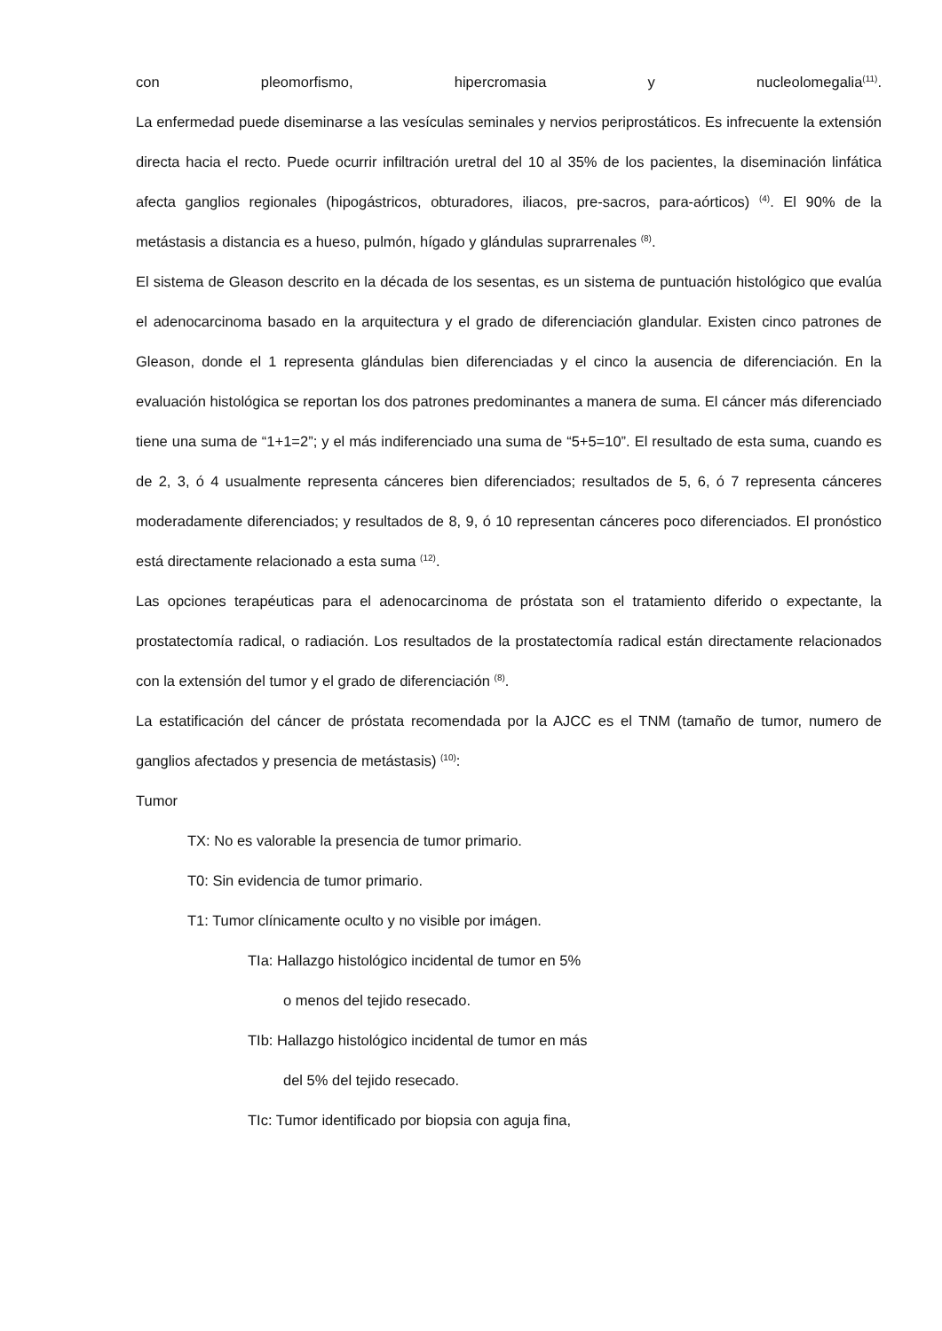con pleomorfismo, hipercromasia y nucleolomegalia<sup>(11)</sup>.
La enfermedad puede diseminarse a las vesículas seminales y nervios periprostáticos. Es infrecuente la extensión directa hacia el recto. Puede ocurrir infiltración uretral del 10 al 35% de los pacientes, la diseminación linfática afecta ganglios regionales (hipogástricos, obturadores, iliacos, pre-sacros, para-aórticos) <sup>(4)</sup>. El 90% de la metástasis a distancia es a hueso, pulmón, hígado y glándulas suprarrenales <sup>(8)</sup>.
El sistema de Gleason descrito en la década de los sesentas, es un sistema de puntuación histológico que evalúa el adenocarcinoma basado en la arquitectura y el grado de diferenciación glandular. Existen cinco patrones de Gleason, donde el 1 representa glándulas bien diferenciadas y el cinco la ausencia de diferenciación. En la evaluación histológica se reportan los dos patrones predominantes a manera de suma. El cáncer más diferenciado tiene una suma de “1+1=2”; y el más indiferenciado una suma de “5+5=10”. El resultado de esta suma, cuando es de 2, 3, ó 4 usualmente representa cánceres bien diferenciados; resultados de 5, 6, ó 7 representa cánceres moderadamente diferenciados; y resultados de 8, 9, ó 10 representan cánceres poco diferenciados. El pronóstico está directamente relacionado a esta suma <sup>(12)</sup>.
Las opciones terapéuticas para el adenocarcinoma de próstata son el tratamiento diferido o expectante, la prostatectomía radical, o radiación. Los resultados de la prostatectomía radical están directamente relacionados con la extensión del tumor y el grado de diferenciación <sup>(8)</sup>.
La estatificación del cáncer de próstata recomendada por la AJCC es el TNM (tamaño de tumor, numero de ganglios afectados y presencia de metástasis) <sup>(10)</sup>:
Tumor
TX: No es valorable la presencia de tumor primario.
T0: Sin evidencia de tumor primario.
T1: Tumor clínicamente oculto y no visible por imágen.
TIa: Hallazgo histológico incidental de tumor en 5%
o menos del tejido resecado.
TIb: Hallazgo histológico incidental de tumor en más
del 5% del tejido resecado.
TIc: Tumor identificado por biopsia con aguja fina,